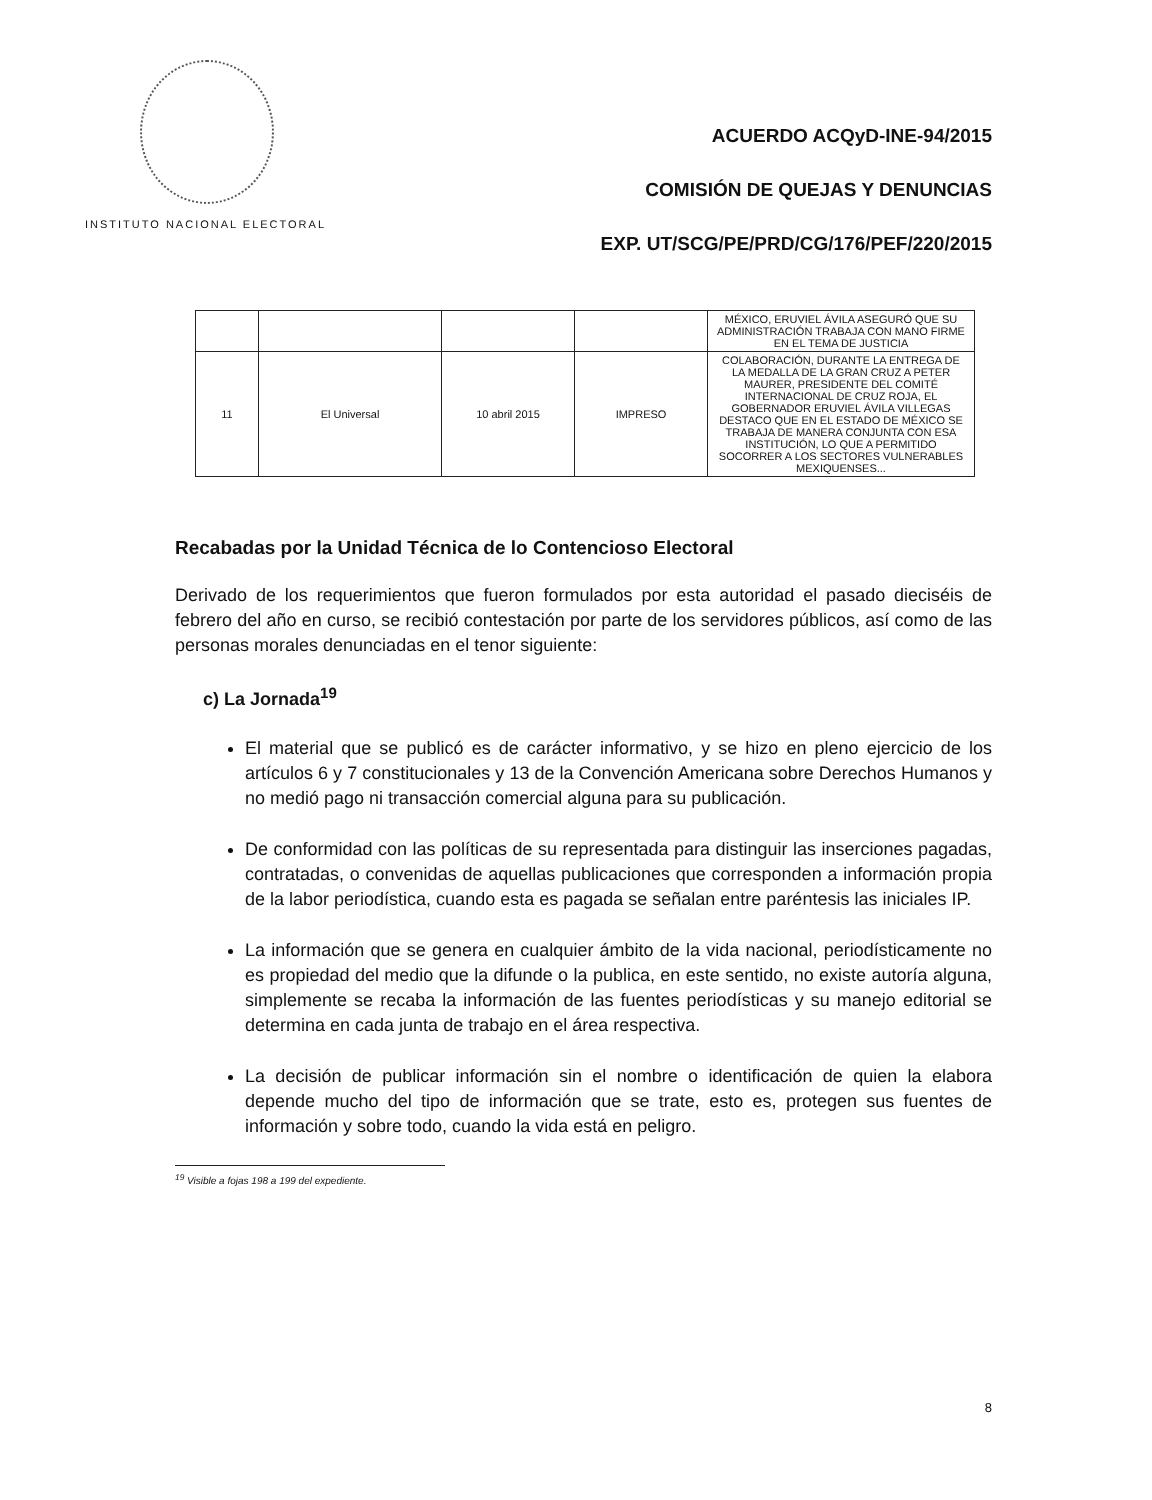INSTITUTO NACIONAL ELECTORAL
ACUERDO ACQyD-INE-94/2015
COMISIÓN DE QUEJAS Y DENUNCIAS
EXP. UT/SCG/PE/PRD/CG/176/PEF/220/2015
| | | | | MÉXICO, ERUVIEL ÁVILA ASEGURÓ QUE SU ADMINISTRACIÓN TRABAJA CON MANO FIRME EN EL TEMA DE JUSTICIA |
| 11 | El Universal | 10 abril 2015 | IMPRESO | COLABORACIÓN, DURANTE LA ENTREGA DE LA MEDALLA DE LA GRAN CRUZ A PETER MAURER, PRESIDENTE DEL COMITÉ INTERNACIONAL DE CRUZ ROJA, EL GOBERNADOR ERUVIEL ÁVILA VILLEGAS DESTACO QUE EN EL ESTADO DE MÉXICO SE TRABAJA DE MANERA CONJUNTA CON ESA INSTITUCIÓN, LO QUE A PERMITIDO SOCORRER A LOS SECTORES VULNERABLES MEXIQUENSES... |
Recabadas por la Unidad Técnica de lo Contencioso Electoral
Derivado de los requerimientos que fueron formulados por esta autoridad el pasado dieciséis de febrero del año en curso, se recibió contestación por parte de los servidores públicos, así como de las personas morales denunciadas en el tenor siguiente:
c) La Jornada<sup>19</sup>
El material que se publicó es de carácter informativo, y se hizo en pleno ejercicio de los artículos 6 y 7 constitucionales y 13 de la Convención Americana sobre Derechos Humanos y no medió pago ni transacción comercial alguna para su publicación.
De conformidad con las políticas de su representada para distinguir las inserciones pagadas, contratadas, o convenidas de aquellas publicaciones que corresponden a información propia de la labor periodística, cuando esta es pagada se señalan entre paréntesis las iniciales IP.
La información que se genera en cualquier ámbito de la vida nacional, periodísticamente no es propiedad del medio que la difunde o la publica, en este sentido, no existe autoría alguna, simplemente se recaba la información de las fuentes periodísticas y su manejo editorial se determina en cada junta de trabajo en el área respectiva.
La decisión de publicar información sin el nombre o identificación de quien la elabora depende mucho del tipo de información que se trate, esto es, protegen sus fuentes de información y sobre todo, cuando la vida está en peligro.
<sup>19</sup> Visible a fojas 198 a 199 del expediente.
8